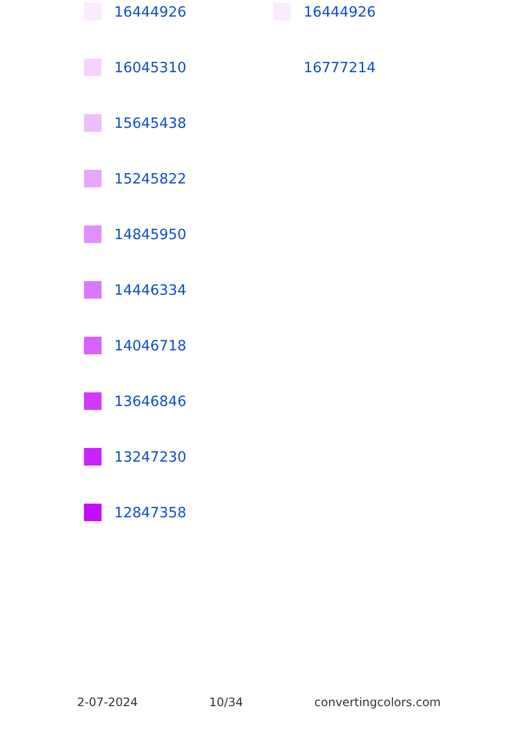16444926
16045310
15645438
15245822
14845950
14446334
14046718
13646846
13247230
12847358
16444926
16777214
2-07-2024 10/34 convertingcolors.com